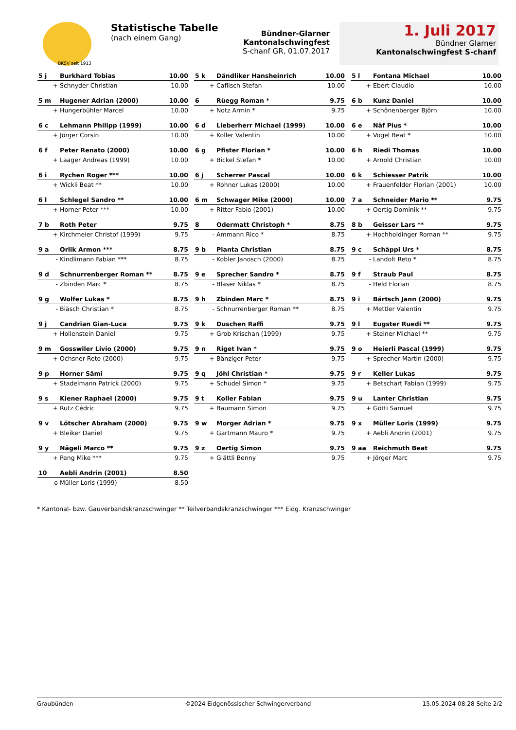BKSV seit 1913
Statistische Tabelle
(nach einem Gang)
Bündner-Glarner Kantonalschwingfest
S-chanf GR, 01.07.2017
1. Juli 2017
Bündner Glarner
Kantonalschwingfest S-chanf
| 5 j | Burkhard Tobias | 10.00 |
| + | Schnyder Christian | 10.00 |
| 5 m | Hugener Adrian (2000) | 10.00 |
| + | Hungerbühler Marcel | 10.00 |
| 6 c | Lehmann Philipp (1999) | 10.00 |
| + | Jörger Corsin | 10.00 |
| 6 f | Peter Renato (2000) | 10.00 |
| + | Laager Andreas (1999) | 10.00 |
| 6 i | Rychen Roger *** | 10.00 |
| + | Wickli Beat ** | 10.00 |
| 6 l | Schlegel Sandro ** | 10.00 |
| + | Horner Peter *** | 10.00 |
| 7 b | Roth Peter | 9.75 |
| + | Kirchmeier Christof (1999) | 9.75 |
| 9 a | Orlik Armon *** | 8.75 |
| - | Kindlimann Fabian *** | 8.75 |
| 9 d | Schnurrenberger Roman ** | 8.75 |
| - | Zbinden Marc * | 8.75 |
| 9 g | Wolfer Lukas * | 8.75 |
| - | Biäsch Christian * | 8.75 |
| 9 j | Candrian Gian-Luca | 9.75 |
| + | Hollenstein Daniel | 9.75 |
| 9 m | Gosswiler Livio (2000) | 9.75 |
| + | Ochsner Reto (2000) | 9.75 |
| 9 p | Horner Sämi | 9.75 |
| + | Stadelmann Patrick (2000) | 9.75 |
| 9 s | Kiener Raphael (2000) | 9.75 |
| + | Rutz Cédric | 9.75 |
| 9 v | Lötscher Abraham (2000) | 9.75 |
| + | Bleiker Daniel | 9.75 |
| 9 y | Nägeli Marco ** | 9.75 |
| + | Peng Mike *** | 9.75 |
| 10 | Aebli Andrin (2001) | 8.50 |
| o | Müller Loris (1999) | 8.50 |
| 5 k | Dändliker Hansheinrich | 10.00 |
| + | Caflisch Stefan | 10.00 |
| 6 | Rüegg Roman * | 9.75 |
| + | Notz Armin * | 9.75 |
| 6 d | Lieberherr Michael (1999) | 10.00 |
| + | Koller Valentin | 10.00 |
| 6 g | Pfister Florian * | 10.00 |
| + | Bickel Stefan * | 10.00 |
| 6 j | Scherrer Pascal | 10.00 |
| + | Rohner Lukas (2000) | 10.00 |
| 6 m | Schwager Mike (2000) | 10.00 |
| + | Ritter Fabio (2001) | 10.00 |
| 8 | Odermatt Christoph * | 8.75 |
| - | Ammann Rico * | 8.75 |
| 9 b | Pianta Christian | 8.75 |
| - | Kobler Janosch (2000) | 8.75 |
| 9 e | Sprecher Sandro * | 8.75 |
| - | Blaser Niklas * | 8.75 |
| 9 h | Zbinden Marc * | 8.75 |
| - | Schnurrenberger Roman ** | 8.75 |
| 9 k | Duschen Raffi | 9.75 |
| + | Grob Krischan (1999) | 9.75 |
| 9 n | Riget Ivan * | 9.75 |
| + | Bänziger Peter | 9.75 |
| 9 q | Jöhl Christian * | 9.75 |
| + | Schudel Simon * | 9.75 |
| 9 t | Koller Fabian | 9.75 |
| + | Baumann Simon | 9.75 |
| 9 w | Morger Adrian * | 9.75 |
| + | Gartmann Mauro * | 9.75 |
| 9 z | Oertig Simon | 9.75 |
| + | Glättli Benny | 9.75 |
| 5 l | Fontana Michael | 10.00 |
| + | Ebert Claudio | 10.00 |
| 6 b | Kunz Daniel | 10.00 |
| + | Schönenberger Björn | 10.00 |
| 6 e | Näf Pius * | 10.00 |
| + | Vogel Beat * | 10.00 |
| 6 h | Riedi Thomas | 10.00 |
| + | Arnold Christian | 10.00 |
| 6 k | Schiesser Patrik | 10.00 |
| + | Frauenfelder Florian (2001) | 10.00 |
| 7 a | Schneider Mario ** | 9.75 |
| + | Oertig Dominik ** | 9.75 |
| 8 b | Geisser Lars ** | 9.75 |
| + | Hochholdinger Roman ** | 9.75 |
| 9 c | Schäppi Urs * | 8.75 |
| - | Landolt Reto * | 8.75 |
| 9 f | Straub Paul | 8.75 |
| - | Held Florian | 8.75 |
| 9 i | Bärtsch Jann (2000) | 9.75 |
| + | Mettler Valentin | 9.75 |
| 9 l | Eugster Ruedi ** | 9.75 |
| + | Steiner Michael ** | 9.75 |
| 9 o | Heierli Pascal (1999) | 9.75 |
| + | Sprecher Martin (2000) | 9.75 |
| 9 r | Keller Lukas | 9.75 |
| + | Betschart Fabian (1999) | 9.75 |
| 9 u | Lanter Christian | 9.75 |
| + | Götti Samuel | 9.75 |
| 9 x | Müller Loris (1999) | 9.75 |
| + | Aebli Andrin (2001) | 9.75 |
| 9 aa | Reichmuth Beat | 9.75 |
| + | Jörger Marc | 9.75 |
* Kantonal- bzw. Gauverbandskranzschwinger ** Teilverbandskranzschwinger *** Eidg. Kranzschwinger
Graubünden ©2024 Eidgenössischer Schwingerverband 15.05.2024 08:28 Seite 2/2